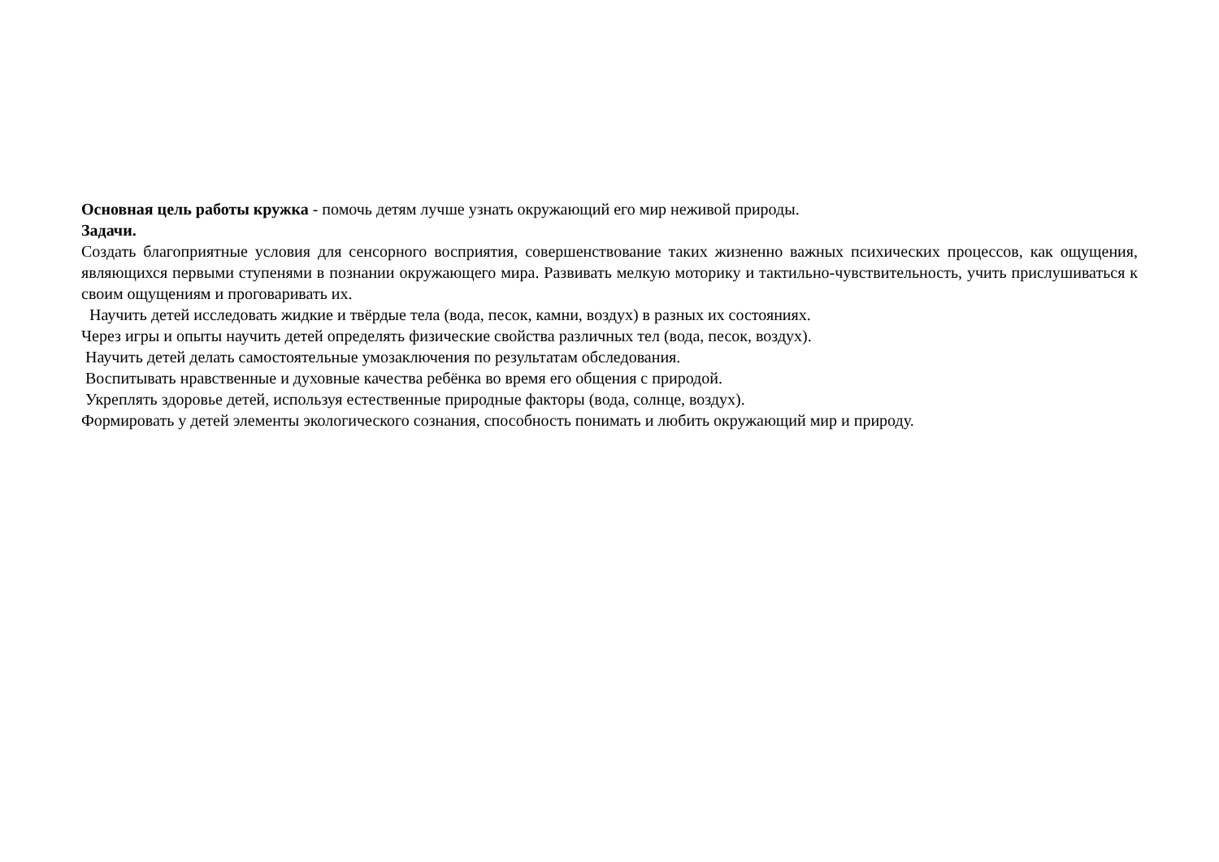Основная цель работы кружка - помочь детям лучше узнать окружающий его мир неживой природы.
Задачи.
Создать благоприятные условия для сенсорного восприятия, совершенствование таких жизненно важных психических процессов, как ощущения, являющихся первыми ступенями в познании окружающего мира. Развивать мелкую моторику и тактильно-чувствительность, учить прислушиваться к своим ощущениям и проговаривать их.
Научить детей исследовать жидкие и твёрдые тела (вода, песок, камни, воздух) в разных их состояниях.
Через игры и опыты научить детей определять физические свойства различных тел (вода, песок, воздух).
Научить детей делать самостоятельные умозаключения по результатам обследования.
Воспитывать нравственные и духовные качества ребёнка во время его общения с природой.
Укреплять здоровье детей, используя естественные природные факторы (вода, солнце, воздух).
Формировать у детей элементы экологического сознания, способность понимать и любить окружающий мир и природу.